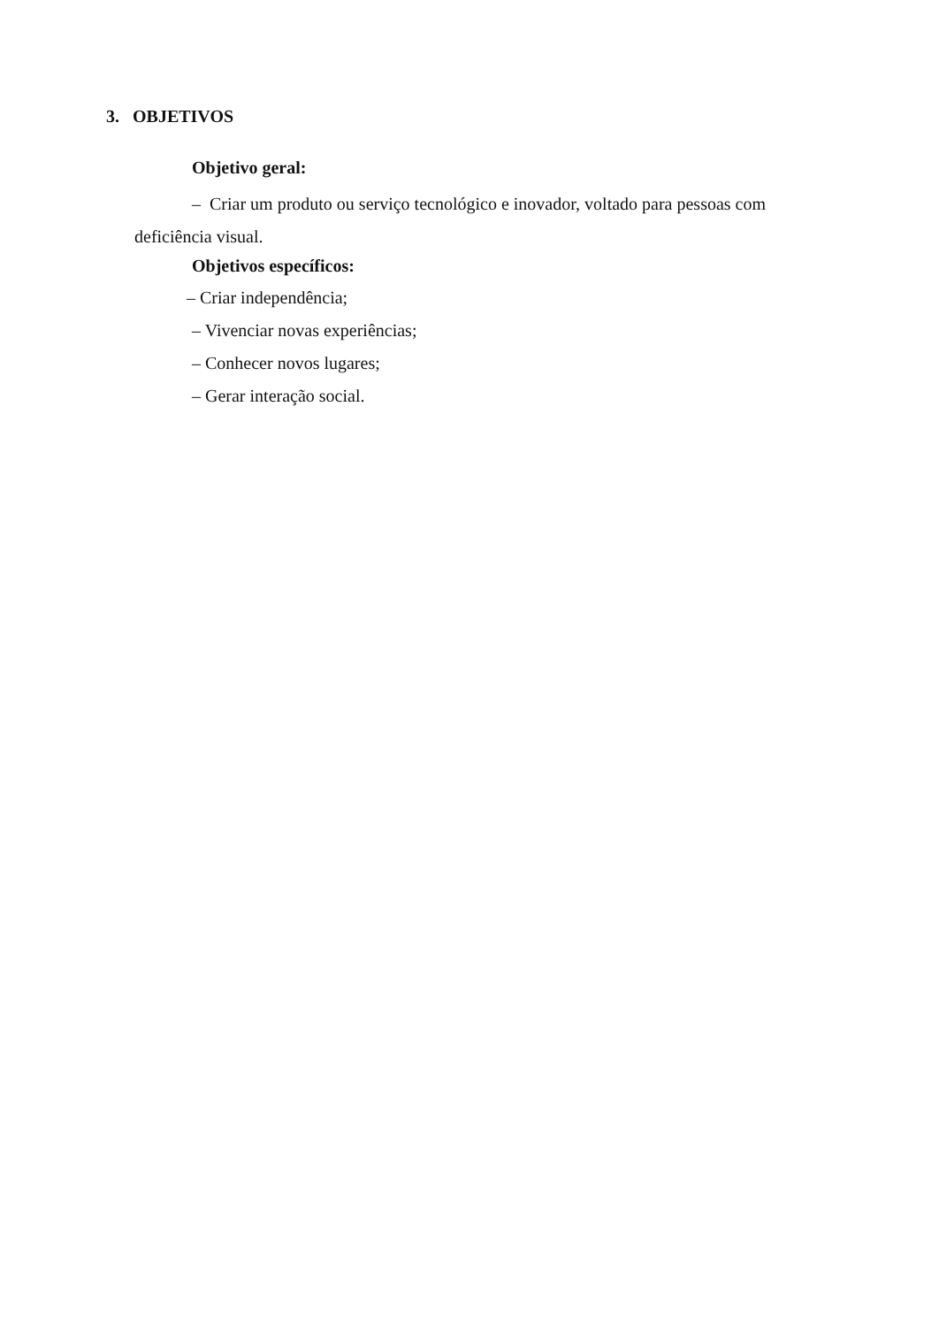3. OBJETIVOS
Objetivo geral:
– Criar um produto ou serviço tecnológico e inovador, voltado para pessoas com deficiência visual.
Objetivos específicos:
– Criar independência;
– Vivenciar novas experiências;
– Conhecer novos lugares;
– Gerar interação social.